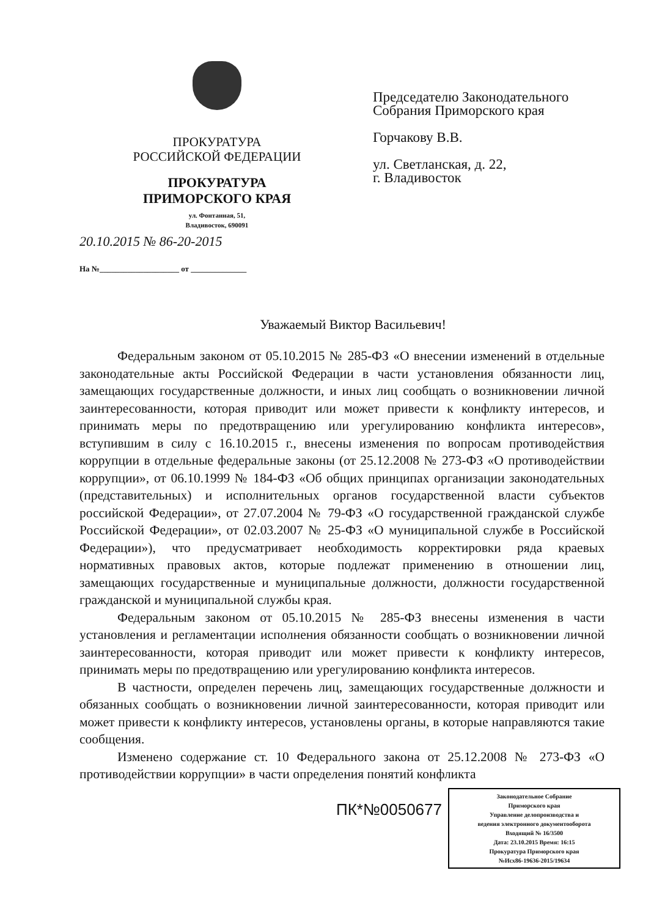ПРОКУРАТУРА
РОССИЙСКОЙ ФЕДЕРАЦИИ
ПРОКУРАТУРА
ПРИМОРСКОГО КРАЯ
ул. Фонтанная, 51,
Владивосток, 690091
20.10.2015 № 86-20-2015
На №____________________ от ______________
Председателю Законодательного
Собрания Приморского края
Горчакову В.В.
ул. Светланская, д. 22,
г. Владивосток
Уважаемый Виктор Васильевич!
Федеральным законом от 05.10.2015 № 285-ФЗ «О внесении изменений в отдельные законодательные акты Российской Федерации в части установления обязанности лиц, замещающих государственные должности, и иных лиц сообщать о возникновении личной заинтересованности, которая приводит или может привести к конфликту интересов, и принимать меры по предотвращению или урегулированию конфликта интересов», вступившим в силу с 16.10.2015 г., внесены изменения по вопросам противодействия коррупции в отдельные федеральные законы (от 25.12.2008 № 273-ФЗ «О противодействии коррупции», от 06.10.1999 № 184-ФЗ «Об общих принципах организации законодательных (представительных) и исполнительных органов государственной власти субъектов российской Федерации», от 27.07.2004 № 79-ФЗ «О государственной гражданской службе Российской Федерации», от 02.03.2007 № 25-ФЗ «О муниципальной службе в Российской Федерации»), что предусматривает необходимость корректировки ряда краевых нормативных правовых актов, которые подлежат применению в отношении лиц, замещающих государственные и муниципальные должности, должности государственной гражданской и муниципальной службы края.
Федеральным законом от 05.10.2015 № 285-ФЗ внесены изменения в части установления и регламентации исполнения обязанности сообщать о возникновении личной заинтересованности, которая приводит или может привести к конфликту интересов, принимать меры по предотвращению или урегулированию конфликта интересов.
В частности, определен перечень лиц, замещающих государственные должности и обязанных сообщать о возникновении личной заинтересованности, которая приводит или может привести к конфликту интересов, установлены органы, в которые направляются такие сообщения.
Изменено содержание ст. 10 Федерального закона от 25.12.2008 № 273-ФЗ «О противодействии коррупции» в части определения понятий конфликта
ПК*№0050677
Законодательное Собрание
Приморского края
Управление делопроизводства и
ведения электронного документооборота
Входящий № 16/3500
Дата: 23.10.2015 Время: 16:15
Прокуратура Приморского края
№Исх86-19636-2015/19634